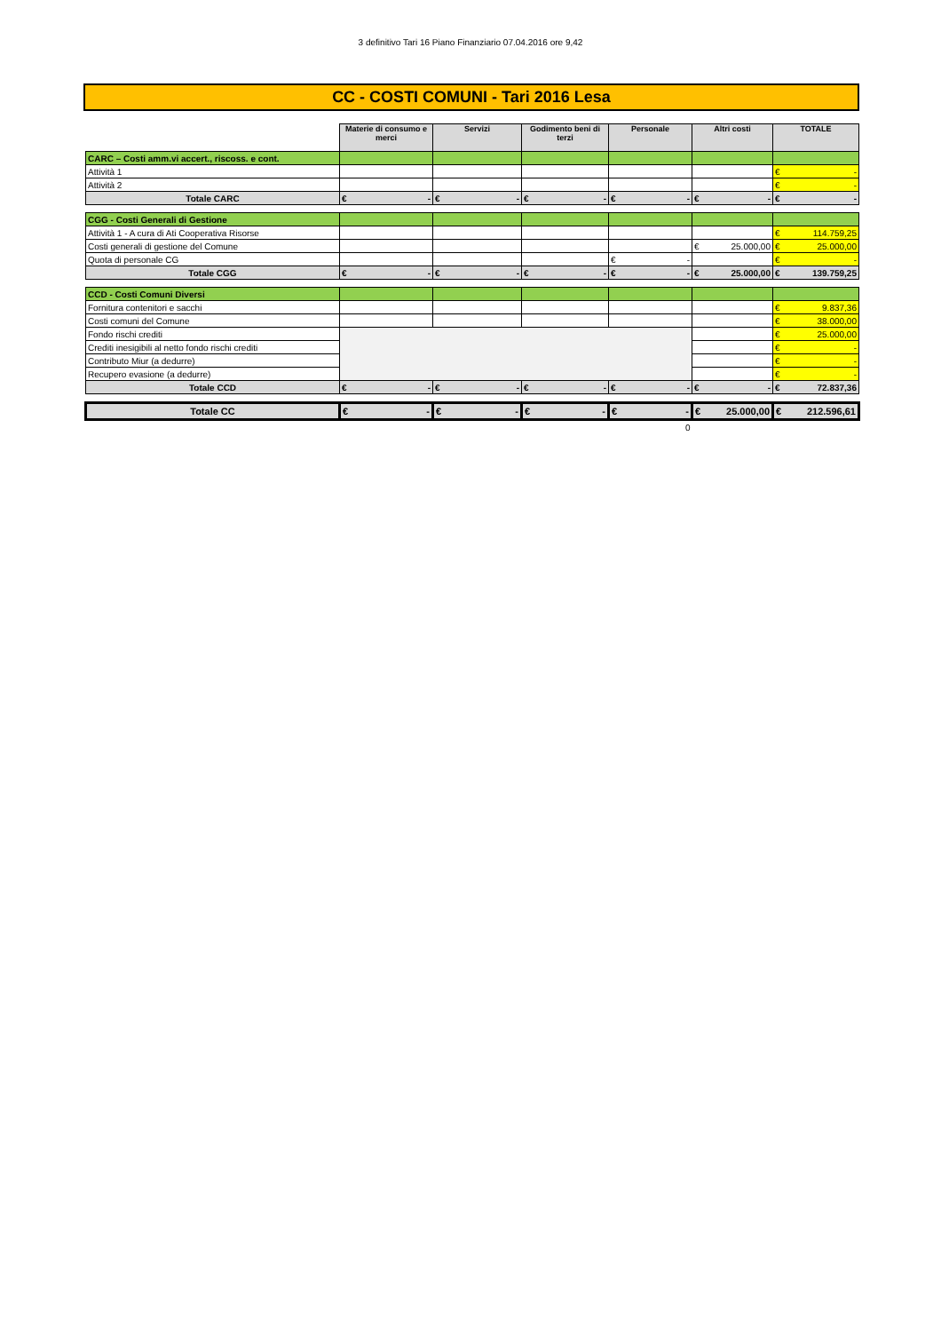3 definitivo Tari 16 Piano Finanziario 07.04.2016 ore 9,42
CC - COSTI COMUNI - Tari 2016 Lesa
| | Materie di consumo e merci | Servizi | Godimento beni di terzi | Personale | Altri costi | TOTALE |
| CARC – Costi amm.vi accert., riscoss. e cont. | | | | | | |
| Attività 1 | | | | | | € - |
| Attività 2 | | | | | | € - |
| Totale CARC | € - | € - | € - | € - | € - | € - |
| CGG - Costi Generali di Gestione | | | | | | |
| Attività 1 - A cura di Ati Cooperativa Risorse | | | | | | € 114.759,25 |
| Costi generali di gestione del Comune | | | | | € 25.000,00 | € 25.000,00 |
| Quota di personale CG | | | | € - | | € - |
| Totale CGG | € - | € - | € - | € - | € 25.000,00 | € 139.759,25 |
| CCD - Costi Comuni Diversi | | | | | | |
| Fornitura contenitori e sacchi | | | | | | € 9.837,36 |
| Costi comuni del Comune | | | | | | € 38.000,00 |
| Fondo rischi crediti | | | | | | € 25.000,00 |
| Crediti inesigibili al netto fondo rischi crediti | | | | | | € - |
| Contributo Miur (a dedurre) | | | | | | € - |
| Recupero evasione (a dedurre) | | | | | | € - |
| Totale CCD | € - | € - | € - | € - | € - | € 72.837,36 |
| Totale CC | € - | € - | € - | € - | € 25.000,00 | € 212.596,61 |
| | | | | 0 | | |